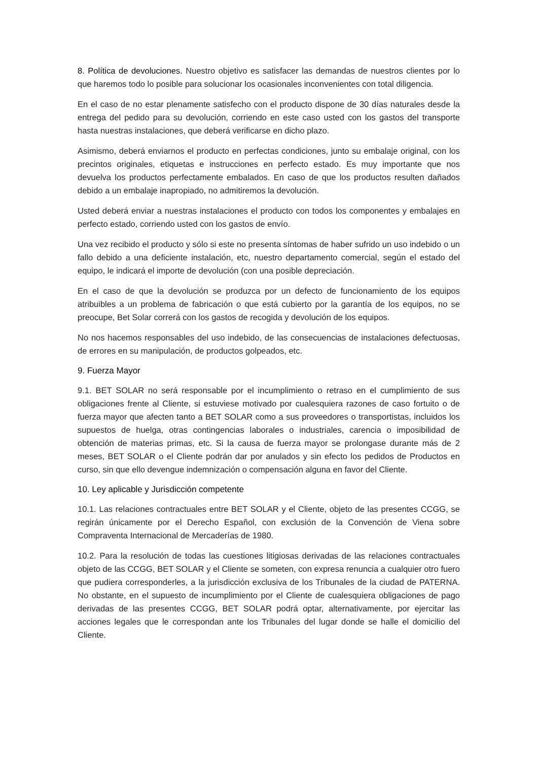8. Política de devoluciones. Nuestro objetivo es satisfacer las demandas de nuestros clientes por lo que haremos todo lo posible para solucionar los ocasionales inconvenientes con total diligencia.
En el caso de no estar plenamente satisfecho con el producto dispone de 30 días naturales desde la entrega del pedido para su devolución, corriendo en este caso usted con los gastos del transporte hasta nuestras instalaciones, que deberá verificarse en dicho plazo.
Asimismo, deberá enviarnos el producto en perfectas condiciones, junto su embalaje original, con los precintos originales, etiquetas e instrucciones en perfecto estado. Es muy importante que nos devuelva los productos perfectamente embalados. En caso de que los productos resulten dañados debido a un embalaje inapropiado, no admitiremos la devolución.
Usted deberá enviar a nuestras instalaciones el producto con todos los componentes y embalajes en perfecto estado, corriendo usted con los gastos de envío.
Una vez recibido el producto y sólo si este no presenta síntomas de haber sufrido un uso indebido o un fallo debido a una deficiente instalación, etc, nuestro departamento comercial, según el estado del equipo, le indicará el importe de devolución (con una posible depreciación.
En el caso de que la devolución se produzca por un defecto de funcionamiento de los equipos atribuibles a un problema de fabricación o que está cubierto por la garantía de los equipos, no se preocupe, Bet Solar correrá con los gastos de recogida y devolución de los equipos.
No nos hacemos responsables del uso indebido, de las consecuencias de instalaciones defectuosas, de errores en su manipulación, de productos golpeados, etc.
9. Fuerza Mayor
9.1. BET SOLAR no será responsable por el incumplimiento o retraso en el cumplimiento de sus obligaciones frente al Cliente, si estuviese motivado por cualesquiera razones de caso fortuito o de fuerza mayor que afecten tanto a BET SOLAR como a sus proveedores o transportistas, incluidos los supuestos de huelga, otras contingencias laborales o industriales, carencia o imposibilidad de obtención de materias primas, etc. Si la causa de fuerza mayor se prolongase durante más de 2 meses, BET SOLAR o el Cliente podrán dar por anulados y sin efecto los pedidos de Productos en curso, sin que ello devengue indemnización o compensación alguna en favor del Cliente.
10. Ley aplicable y Jurisdicción competente
10.1. Las relaciones contractuales entre BET SOLAR y el Cliente, objeto de las presentes CCGG, se regirán únicamente por el Derecho Español, con exclusión de la Convención de Viena sobre Compraventa Internacional de Mercaderías de 1980.
10.2. Para la resolución de todas las cuestiones litigiosas derivadas de las relaciones contractuales objeto de las CCGG, BET SOLAR y el Cliente se someten, con expresa renuncia a cualquier otro fuero que pudiera corresponderles, a la jurisdicción exclusiva de los Tribunales de la ciudad de PATERNA. No obstante, en el supuesto de incumplimiento por el Cliente de cualesquiera obligaciones de pago derivadas de las presentes CCGG, BET SOLAR podrá optar, alternativamente, por ejercitar las acciones legales que le correspondan ante los Tribunales del lugar donde se halle el domicilio del Cliente.